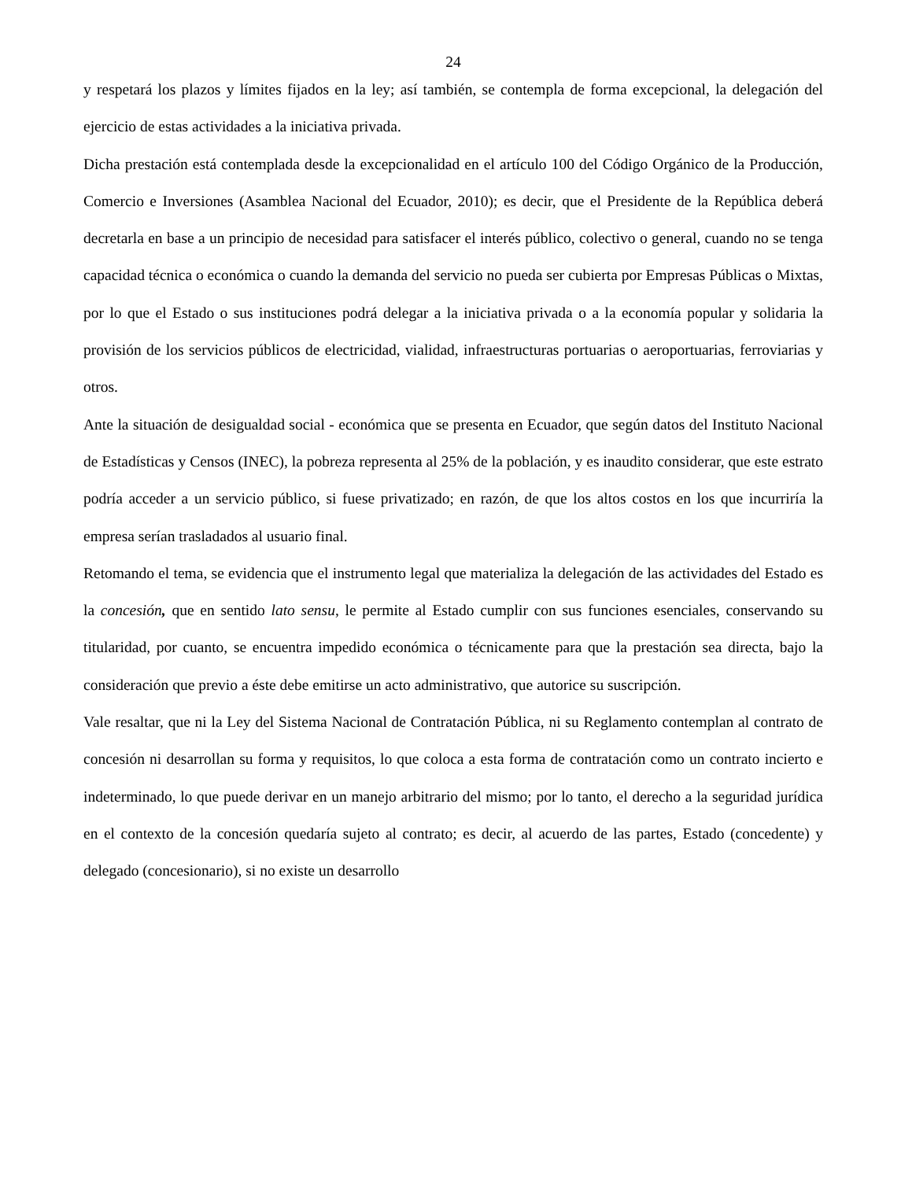24
y respetará los plazos y límites fijados en la ley; así también, se contempla de forma excepcional, la delegación del ejercicio de estas actividades a la iniciativa privada.
Dicha prestación está contemplada desde la excepcionalidad en el artículo 100 del Código Orgánico de la Producción, Comercio e Inversiones (Asamblea Nacional del Ecuador, 2010); es decir, que el Presidente de la República deberá decretarla en base a un principio de necesidad para satisfacer el interés público, colectivo o general, cuando no se tenga capacidad técnica o económica o cuando la demanda del servicio no pueda ser cubierta por Empresas Públicas o Mixtas, por lo que el Estado o sus instituciones podrá delegar a la iniciativa privada o a la economía popular y solidaria la provisión de los servicios públicos de electricidad, vialidad, infraestructuras portuarias o aeroportuarias, ferroviarias y otros.
Ante la situación de desigualdad social - económica que se presenta en Ecuador, que según datos del Instituto Nacional de Estadísticas y Censos (INEC), la pobreza representa al 25% de la población, y es inaudito considerar, que este estrato podría acceder a un servicio público, si fuese privatizado; en razón, de que los altos costos en los que incurriría la empresa serían trasladados al usuario final.
Retomando el tema, se evidencia que el instrumento legal que materializa la delegación de las actividades del Estado es la concesión, que en sentido lato sensu, le permite al Estado cumplir con sus funciones esenciales, conservando su titularidad, por cuanto, se encuentra impedido económica o técnicamente para que la prestación sea directa, bajo la consideración que previo a éste debe emitirse un acto administrativo, que autorice su suscripción.
Vale resaltar, que ni la Ley del Sistema Nacional de Contratación Pública, ni su Reglamento contemplan al contrato de concesión ni desarrollan su forma y requisitos, lo que coloca a esta forma de contratación como un contrato incierto e indeterminado, lo que puede derivar en un manejo arbitrario del mismo; por lo tanto, el derecho a la seguridad jurídica en el contexto de la concesión quedaría sujeto al contrato; es decir, al acuerdo de las partes, Estado (concedente) y delegado (concesionario), si no existe un desarrollo